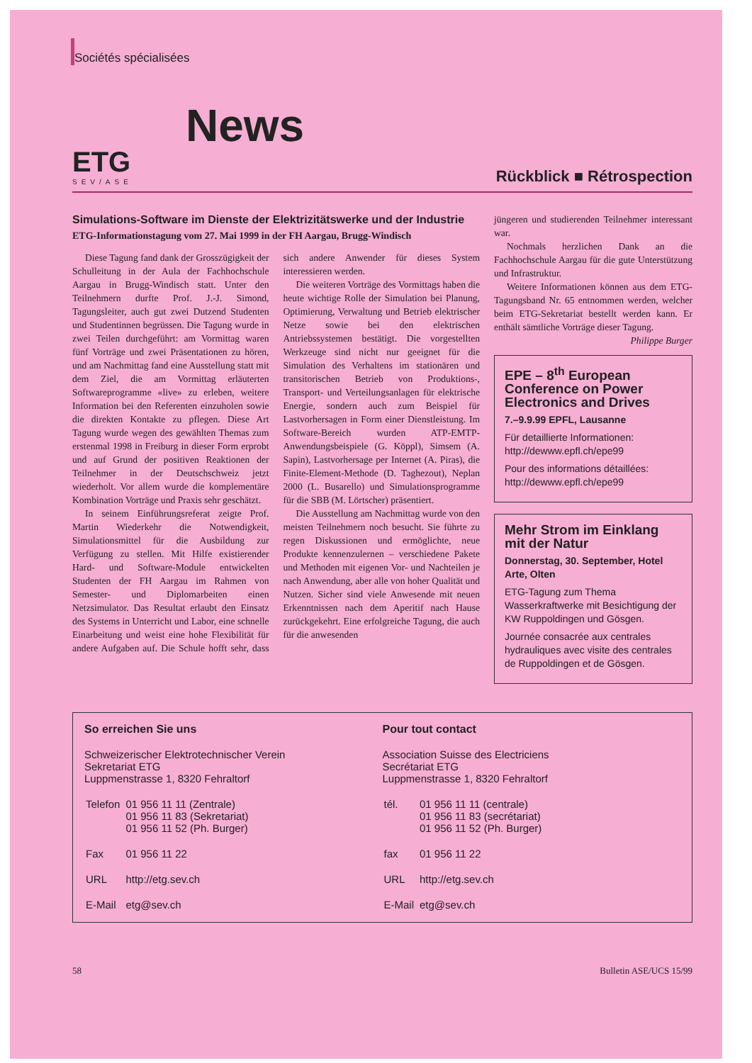Sociétés spécialisées
ETG
SEV/ASE
News
Rückblick ■ Rétrospection
Simulations-Software im Dienste der Elektrizitätswerke und der Industrie
ETG-Informationstagung vom 27. Mai 1999 in der FH Aargau, Brugg-Windisch
Diese Tagung fand dank der Grosszügigkeit der Schulleitung in der Aula der Fachhochschule Aargau in Brugg-Windisch statt. Unter den Teilnehmern durfte Prof. J.-J. Simond, Tagungsleiter, auch gut zwei Dutzend Studenten und Studentinnen begrüssen. Die Tagung wurde in zwei Teilen durchgeführt: am Vormittag waren fünf Vorträge und zwei Präsentationen zu hören, und am Nachmittag fand eine Ausstellung statt mit dem Ziel, die am Vormittag erläuterten Softwareprogramme «live» zu erleben, weitere Information bei den Referenten einzuholen sowie die direkten Kontakte zu pflegen. Diese Art Tagung wurde wegen des gewählten Themas zum erstenmal 1998 in Freiburg in dieser Form erprobt und auf Grund der positiven Reaktionen der Teilnehmer in der Deutschschweiz jetzt wiederholt. Vor allem wurde die komplementäre Kombination Vorträge und Praxis sehr geschätzt.
In seinem Einführungsreferat zeigte Prof. Martin Wiederkehr die Notwendigkeit, Simulationsmittel für die Ausbildung zur Verfügung zu stellen. Mit Hilfe existierender Hard- und Software-Module entwickelten Studenten der FH Aargau im Rahmen von Semester- und Diplomarbeiten einen Netzsimulator. Das Resultat erlaubt den Einsatz des Systems in Unterricht und Labor, eine schnelle Einarbeitung und weist eine hohe Flexibilität für andere Aufgaben auf. Die Schule hofft sehr, dass sich andere Anwender für dieses System interessieren werden.
Die weiteren Vorträge des Vormittags haben die heute wichtige Rolle der Simulation bei Planung, Optimierung, Verwaltung und Betrieb elektrischer Netze sowie bei den elektrischen Antriebssystemen bestätigt. Die vorgestellten Werkzeuge sind nicht nur geeignet für die Simulation des Verhaltens im stationären und transitorischen Betrieb von Produktions-, Transport- und Verteilungsanlagen für elektrische Energie, sondern auch zum Beispiel für Lastvorhersagen in Form einer Dienstleistung. Im Software-Bereich wurden ATP-EMTP-Anwendungsbeispiele (G. Köppl), Simsem (A. Sapin), Lastvorhersage per Internet (A. Piras), die Finite-Element-Methode (D. Taghezout), Neplan 2000 (L. Busarello) und Simulationsprogramme für die SBB (M. Lörtscher) präsentiert.
Die Ausstellung am Nachmittag wurde von den meisten Teilnehmern noch besucht. Sie führte zu regen Diskussionen und ermöglichte, neue Produkte kennenzulernen – verschiedene Pakete und Methoden mit eigenen Vor- und Nachteilen je nach Anwendung, aber alle von hoher Qualität und Nutzen. Sicher sind viele Anwesende mit neuen Erkenntnissen nach dem Aperitif nach Hause zurückgekehrt. Eine erfolgreiche Tagung, die auch für die anwesenden
jüngeren und studierenden Teilnehmer interessant war.
Nochmals herzlichen Dank an die Fachhochschule Aargau für die gute Unterstützung und Infrastruktur.
Weitere Informationen können aus dem ETG-Tagungsband Nr. 65 entnommen werden, welcher beim ETG-Sekretariat bestellt werden kann. Er enthält sämtliche Vorträge dieser Tagung. Philippe Burger
EPE – 8<sup>th</sup> European Conference on Power Electronics and Drives
7.–9.9.99 EPFL, Lausanne
Für detaillierte Informationen: http://dewww.epfl.ch/epe99
Pour des informations détaillées: http://dewww.epfl.ch/epe99
Mehr Strom im Einklang mit der Natur
Donnerstag, 30. September, Hotel Arte, Olten
ETG-Tagung zum Thema Wasserkraftwerke mit Besichtigung der KW Ruppoldingen und Gösgen.
Journée consacrée aux centrales hydrauliques avec visite des centrales de Ruppoldingen et de Gösgen.
So erreichen Sie uns
Schweizerischer Elektrotechnischer Verein
Sekretariat ETG
Luppmenstrasse 1, 8320 Fehraltorf
| Telefon | 01 956 11 11 (Zentrale) 01 956 11 83 (Sekretariat) 01 956 11 52 (Ph. Burger) |
| Fax | 01 956 11 22 |
| URL | http://etg.sev.ch |
| E-Mail | etg@sev.ch |
Pour tout contact
Association Suisse des Electriciens
Secrétariat ETG
Luppmenstrasse 1, 8320 Fehraltorf
| tél. | 01 956 11 11 (centrale) 01 956 11 83 (secrétariat) 01 956 11 52 (Ph. Burger) |
| fax | 01 956 11 22 |
| URL | http://etg.sev.ch |
| E-Mail | etg@sev.ch |
58 Bulletin ASE/UCS 15/99